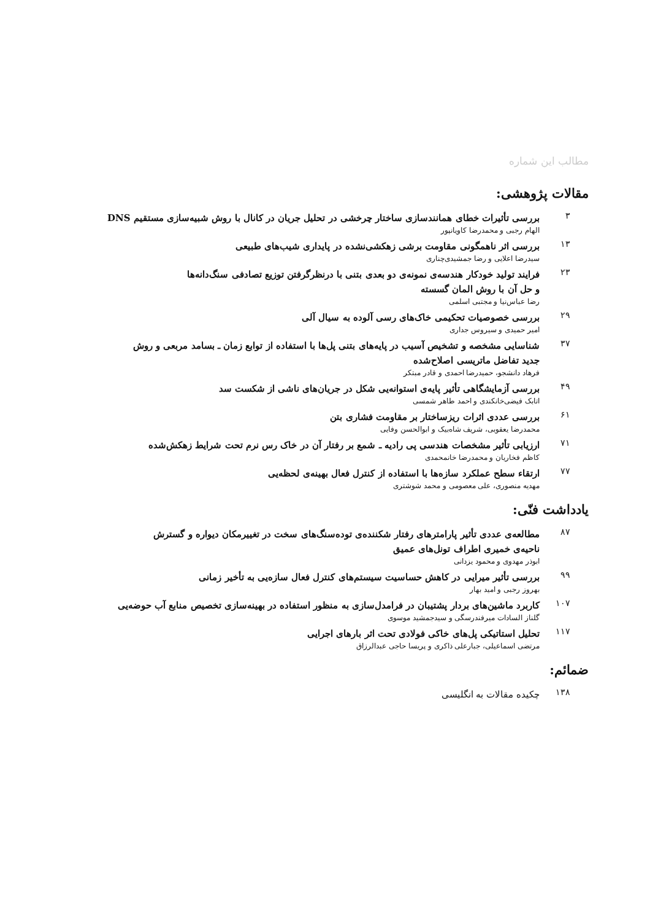مطالب این شماره
مقالات پژوهشی:
۳
بررسی تأثیرات خطای همانندسازی ساختار چرخشی در تحلیل جریان در کانال با روش شبیه‌سازی مستقیم DNS
الهام رجبی و محمدرضا کاویانپور
۱۳
بررسی اثر ناهمگونی مقاومت برشی زهکشی‌نشده در پایداری شیب‌های طبیعی
سیدرضا اعلایی و رضا جمشیدی‌چناری
۲۳
فرایند تولید خودکار هندسه‌ی نمونه‌ی دو بعدی بتنی با درنظرگرفتن توزیع تصادفی سنگ‌دانه‌ها
و حل آن با روش المان گسسته
رضا عباس‌نیا و مجتبی اسلمی
۲۹
بررسی خصوصیات تحکیمی خاک‌های رسی آلوده به سیال آلی
امیر حمیدی و سیروس جداری
۳۷
شناسایی مشخصه و تشخیص آسیب در پایه‌های بتنی پل‌ها با استفاده از توابع زمان ـ بسامد مربعی و روش
جدید تفاضل ماتریسی اصلاح‌شده
فرهاد دانشجو، حمیدرضا احمدی و قادر مبتکر
۴۹
بررسی آزمایشگاهی تأثیر پایه‌ی استوانه‌یی شکل در جریان‌های ناشی از شکست سد
اتابک فیضی‌خانکندی و احمد طاهر شمسی
۶۱
بررسی عددی اثرات ریزساختار بر مقاومت فشاری بتن
محمدرضا یعقوبی، شریف شاه‌بیک و ابوالحسن وفایی
۷۱
ارزیابی تأثیر مشخصات هندسی پی رادیه ـ شمع بر رفتار آن در خاک رس نرم تحت شرایط زهکش‌شده
کاظم فخاریان و محمدرضا خانمحمدی
۷۷
ارتقاء سطح عملکرد سازه‌ها با استفاده از کنترل فعال بهینه‌ی لحظه‌یی
مهدیه منصوری، علی معصومی و محمد شوشتری
یادداشت فنّی:
۸۷
مطالعه‌ی عددی تأثیر پارامترهای رفتار شکننده‌ی توده‌سنگ‌های سخت در تغییرمکان دیواره و گسترش
ناحیه‌ی خمیری اطراف تونل‌های عمیق
ابوذر مهدوی و محمود یزدانی
۹۹
بررسی تأثیر میرایی در کاهش حساسیت سیستم‌های کنترل فعال سازه‌یی به تأخیر زمانی
بهروز رجبی و امید بهار
۱۰۷
کاربرد ماشین‌های بردار پشتیبان در فرامدل‌سازی به منظور استفاده در بهینه‌سازی تخصیص منابع آب حوضه‌یی
گلناز السادات میرفندرسگی و سیدجمشید موسوی
۱۱۷
تحلیل استاتیکی پل‌های خاکی فولادی تحت اثر بارهای اجرایی
مرتضی اسماعیلی، جبارعلی ذاکری و پریسا حاجی عبدالرزاق
ضمائم:
۱۳۸
چکیده مقالات به انگلیسی